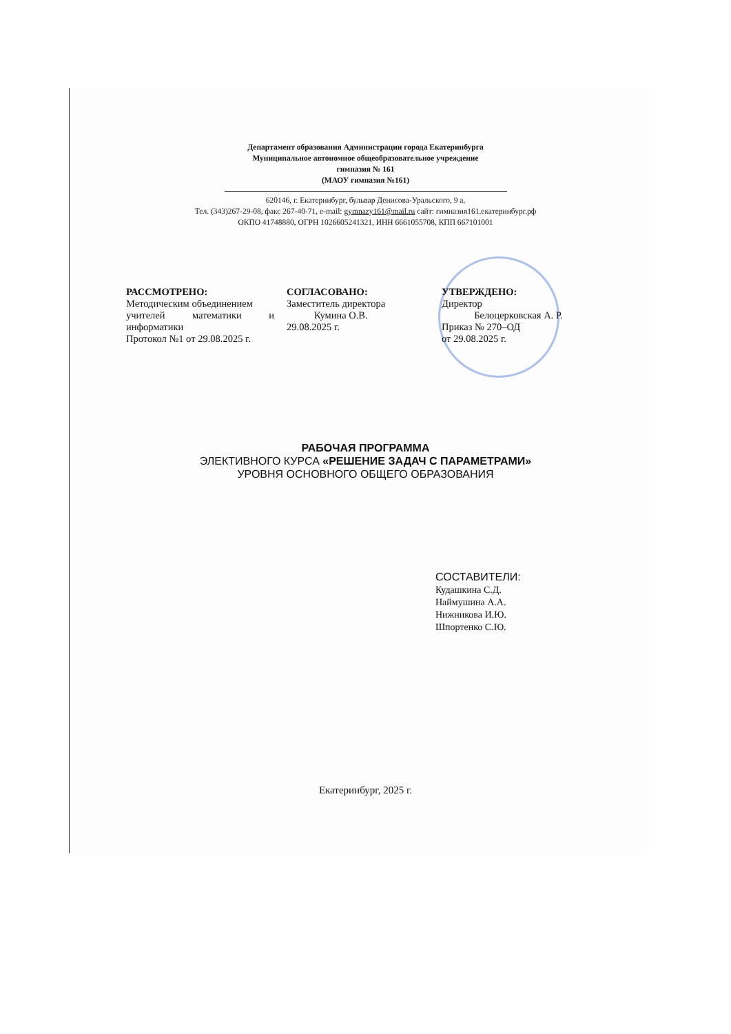Департамент образования Администрации города Екатеринбурга
Муниципальное автономное общеобразовательное учреждение
гимназия № 161
(МАОУ гимназия №161)
620146, г. Екатеринбург, бульвар Денисова-Уральского, 9 а,
Тел. (343)267-29-08, факс 267-40-71, e-mail: gymnazy161@mail.ru сайт: гимназия161.екатеринбург.рф
ОКПО 41748880, ОГРН 1026605241321, ИНН 6661055708, КПП 667101001
РАССМОТРЕНО:
Методическим объединением
учителей математики и
информатики
Протокол №1 от 29.08.2025 г.
СОГЛАСОВАНО:
Заместитель директора
Кумина О.В.
29.08.2025 г.
УТВЕРЖДЕНО:
Директор
Белоцерковская А. Р.
Приказ № 270–ОД
от 29.08.2025 г.
РАБОЧАЯ ПРОГРАММА
ЭЛЕКТИВНОГО КУРСА «РЕШЕНИЕ ЗАДАЧ С ПАРАМЕТРАМИ»
УРОВНЯ ОСНОВНОГО ОБЩЕГО ОБРАЗОВАНИЯ
СОСТАВИТЕЛИ:
Кудашкина С.Д.
Наймушина А.А.
Нижникова И.Ю.
Шпортенко С.Ю.
Екатеринбург, 2025 г.